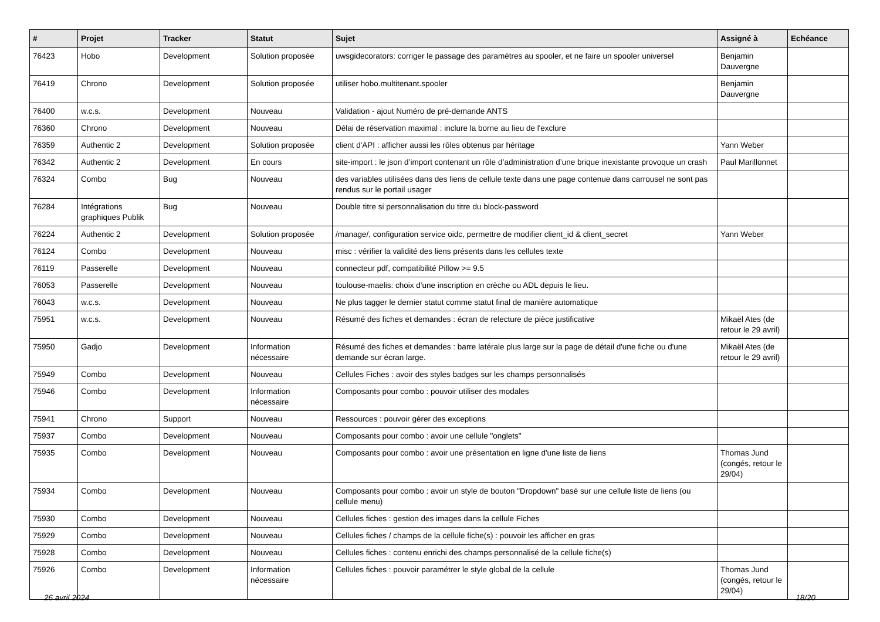| # | Projet | Tracker | Statut | Sujet | Assigné à | Echéance |
| --- | --- | --- | --- | --- | --- | --- |
| 76423 | Hobo | Development | Solution proposée | uwsgidecorators: corriger le passage des paramètres au spooler, et ne faire un spooler universel | Benjamin Dauvergne | |
| 76419 | Chrono | Development | Solution proposée | utiliser hobo.multitenant.spooler | Benjamin Dauvergne | |
| 76400 | w.c.s. | Development | Nouveau | Validation - ajout Numéro de pré-demande ANTS | | |
| 76360 | Chrono | Development | Nouveau | Délai de réservation maximal : inclure la borne au lieu de l'exclure | | |
| 76359 | Authentic 2 | Development | Solution proposée | client d'API : afficher aussi les rôles obtenus par héritage | Yann Weber | |
| 76342 | Authentic 2 | Development | En cours | site-import : le json d’import contenant un rôle d’administration d’une brique inexistante provoque un crash | Paul Marillonnet | |
| 76324 | Combo | Bug | Nouveau | des variables utilisées dans des liens de cellule texte dans une page contenue dans carrousel ne sont pas rendus sur le portail usager | | |
| 76284 | Intégrations graphiques Publik | Bug | Nouveau | Double titre si personnalisation du titre du block-password | | |
| 76224 | Authentic 2 | Development | Solution proposée | /manage/, configuration service oidc, permettre de modifier client_id & client_secret | Yann Weber | |
| 76124 | Combo | Development | Nouveau | misc : vérifier la validité des liens présents dans les cellules texte | | |
| 76119 | Passerelle | Development | Nouveau | connecteur pdf, compatibilité Pillow >= 9.5 | | |
| 76053 | Passerelle | Development | Nouveau | toulouse-maelis: choix d'une inscription en crèche ou ADL depuis le lieu. | | |
| 76043 | w.c.s. | Development | Nouveau | Ne plus tagger le dernier statut comme statut final de manière automatique | | |
| 75951 | w.c.s. | Development | Nouveau | Résumé des fiches et demandes : écran de relecture de pièce justificative | Mikaël Ates (de retour le 29 avril) | |
| 75950 | Gadjo | Development | Information nécessaire | Résumé des fiches et demandes : barre latérale plus large sur la page de détail d'une fiche ou d'une demande sur écran large. | Mikaël Ates (de retour le 29 avril) | |
| 75949 | Combo | Development | Nouveau | Cellules Fiches : avoir des styles badges sur les champs personnalisés | | |
| 75946 | Combo | Development | Information nécessaire | Composants pour combo : pouvoir utiliser des modales | | |
| 75941 | Chrono | Support | Nouveau | Ressources : pouvoir gérer des exceptions | | |
| 75937 | Combo | Development | Nouveau | Composants pour combo : avoir une cellule "onglets" | | |
| 75935 | Combo | Development | Nouveau | Composants pour combo : avoir une présentation en ligne d'une liste de liens | Thomas Jund (congés, retour le 29/04) | |
| 75934 | Combo | Development | Nouveau | Composants pour combo : avoir un style de bouton "Dropdown" basé sur une cellule liste de liens (ou cellule menu) | | |
| 75930 | Combo | Development | Nouveau | Cellules fiches : gestion des images dans la cellule Fiches | | |
| 75929 | Combo | Development | Nouveau | Cellules fiches / champs de la cellule fiche(s) : pouvoir les afficher en gras | | |
| 75928 | Combo | Development | Nouveau | Cellules fiches : contenu enrichi des champs personnalisé de la cellule fiche(s) | | |
| 75926 | Combo | Development | Information nécessaire | Cellules fiches : pouvoir paramétrer le style global de la cellule | Thomas Jund (congés, retour le 29/04) | |
26 avril 2024 18/20